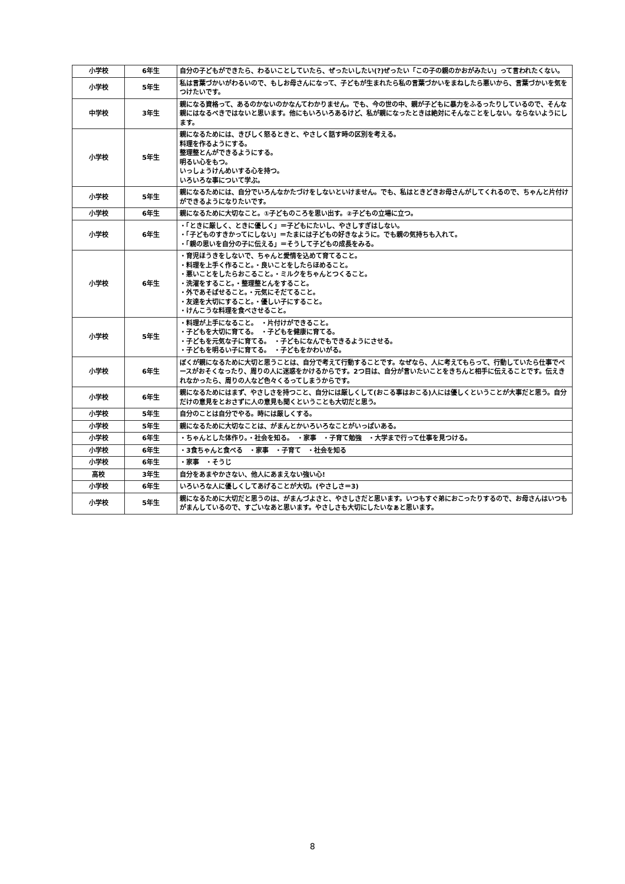| 小学校 | 6年生 | 自分の子どもができたら、わるいことしていたら、ぜったいしたい(?)ぜったい「この子の親のかおがみたい」って言われたくない。 |
| 小学校 | 5年生 | 私は言葉づかいがわるいので、もしお母さんになって、子どもが生まれたら私の言葉づかいをまねしたら悪いから、言葉づかいを気をつけたいです。 |
| 中学校 | 3年生 | 親になる資格って、あるのかないのかなんてわかりません。でも、今の世の中、親が子どもに暴力をふるったりしているので、そんな親にはなるべきではないと思います。他にもいろいろあるけど、私が親になったときは絶対にそんなことをしない。ならないようにします。 |
| 小学校 | 5年生 | 親になるためには、きびしく怒るときと、やさしく話す時の区別を考える。 料理を作るようにする。 整理整とんができるようにする。 明るい心をもつ。 いっしょうけんめいする心を持つ。 いろいろな事について学ぶ。 |
| 小学校 | 5年生 | 親になるためには、自分でいろんなかたづけをしないといけません。でも、私はときどきお母さんがしてくれるので、ちゃんと片付けができるようになりたいです。 |
| 小学校 | 6年生 | 親になるために大切なこと。①子どものころを思い出す。②子どもの立場に立つ。 |
| 小学校 | 6年生 | ・「ときに厳しく、ときに優しく」＝子どもにたいし、やさしすぎはしない。 ・「子どものすきかってにしない」＝たまには子どもの好きなように。でも親の気持ちも入れて。 ・「親の思いを自分の子に伝える」＝そうして子どもの成長をみる。 |
| 小学校 | 6年生 | ・育児ほうきをしないで、ちゃんと愛情を込めて育てること。 ・料理を上手く作ること。・良いことをしたらほめること。 ・悪いことをしたらおこること。・ミルクをちゃんとつくること。 ・洗濯をすること。・整理整とんをすること。 ・外であそばせること。・元気にそだてること。 ・友達を大切にすること。・優しい子にすること。 ・けんこうな料理を食べさせること。 |
| 小学校 | 5年生 | ・料理が上手になること。 ・片付けができること。 ・子どもを大切に育てる。 ・子どもを健康に育てる。 ・子どもを元気な子に育てる。 ・子どもになんでもできるようにさせる。 ・子どもを明るい子に育てる。 ・子どもをかわいがる。 |
| 小学校 | 6年生 | ぼくが親になるために大切と思うことは、自分で考えて行動することです。なぜなら、人に考えてもらって、行動していたら仕事でペースがおそくなったり、周りの人に迷惑をかけるからです。2つ目は、自分が言いたいことをきちんと相手に伝えることです。伝えきれなかったら、周りの人など色々くるってしまうからです。 |
| 小学校 | 6年生 | 親になるためにはまず、やさしさを持つこと、自分には厳しくして(おこる事はおこる)人には優しくということが大事だと思う。自分だけの意見をとおさずに人の意見も聞くということも大切だと思う。 |
| 小学校 | 5年生 | 自分のことは自分でやる。時には厳しくする。 |
| 小学校 | 5年生 | 親になるために大切なことは、がまんとかいろいろなことがいっぱいある。 |
| 小学校 | 6年生 | ・ちゃんとした体作り。・社会を知る。 ・家事 ・子育て勉強 ・大学まで行って仕事を見つける。 |
| 小学校 | 6年生 | ・3食ちゃんと食べる ・家事 ・子育て ・社会を知る |
| 小学校 | 6年生 | ・家事 ・そうじ |
| 高校 | 3年生 | 自分をあまやかさない、他人にあまえない強い心! |
| 小学校 | 6年生 | いろいろな人に優しくしてあげることが大切。(やさしさ＝3) |
| 小学校 | 5年生 | 親になるために大切だと思うのは、がまんづよさと、やさしさだと思います。いつもすぐ弟におこったりするので、お母さんはいつも がまんしているので、すごいなあと思います。やさしさも大切にしたいなぁと思います。 |
8